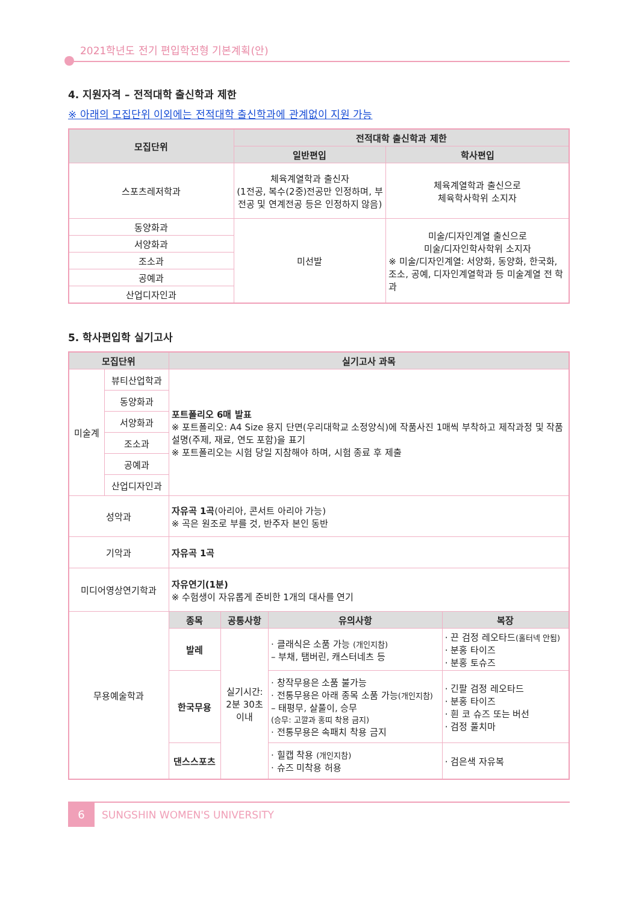2021학년도 전기 편입학전형 기본계획(안)
4. 지원자격 – 전적대학 출신학과 제한
※ 아래의 모집단위 이외에는 전적대학 출신학과에 관계없이 지원 가능
| 모집단위 | 전적대학 출신학과 제한 | |
| --- | --- | --- |
| | 일반편입 | 학사편입 |
| 스포츠레저학과 | 체육계열학과 출신자 (1전공, 복수(2중)전공만 인정하며, 부전공 및 연계전공 등은 인정하지 않음) | 체육계열학과 출신으로 체육학사학위 소지자 |
| 동양화과 | 미선발 | 미술/디자인계열 출신으로 미술/디자인학사학위 소지자 ※ 미술/디자인계열: 서양화, 동양화, 한국화, 조소, 공예, 디자인계열학과 등 미술계열 전 학과 |
| 서양화과 | | |
| 조소과 | | |
| 공예과 | | |
| 산업디자인과 | | |
5. 학사편입학 실기고사
| 모집단위 | | 실기고사 과목 | | | |
| --- | --- | --- | --- | --- | --- |
| 미술계 | 뷰티산업학과 | 포트폴리오 6매 발표 ※ 포트폴리오: A4 Size 용지 단면(우리대학교 소정양식)에 작품사진 1매씩 부착하고 제작과정 및 작품설명(주제, 재료, 연도 포함)을 표기 ※ 포트폴리오는 시험 당일 지참해야 하며, 시험 종료 후 제출 | | | |
| | 동양화과 | | | | |
| | 서양화과 | | | | |
| | 조소과 | | | | |
| | 공예과 | | | | |
| | 산업디자인과 | | | | |
| 성악과 | | 자유곡 1곡 (아리아, 콘서트 아리아 가능) ※ 곡은 원조로 부를 것, 반주자 본인 동반 | | | |
| 기악과 | | 자유곡 1곡 | | | |
| 미디어영상연기학과 | | 자유연기(1분) ※ 수험생이 자유롭게 준비한 1개의 대사를 연기 | | | |
| 무용예술학과 | | 종목 | 공통사항 | 유의사항 | 복장 |
| | | 발레 | 실기시간: 2분 30초 이내 | · 클래식은 소품 가능 (개인지참) – 부채, 탬버린, 캐스터네츠 등 | · 끈 검정 레오타드 (홀터넥 안됨) · 분홍 타이즈 · 분홍 토슈즈 |
| | | 한국무용 | | · 창작무용은 소품 불가능 · 전통무용은 아래 종목 소품 가능 (개인지참) – 태평무, 살풀이, 승무 (승무: 고깔과 홍띠 착용 금지) · 전통무용은 속패치 착용 금지 | · 긴팔 검정 레오타드 · 분홍 타이즈 · 흰 코 슈즈 또는 버선 · 검정 풀치마 |
| | | 댄스스포츠 | | · 힐캡 착용 (개인지참) · 슈즈 미착용 허용 | · 검은색 자유복 |
6
SUNGSHIN WOMEN'S UNIVERSITY